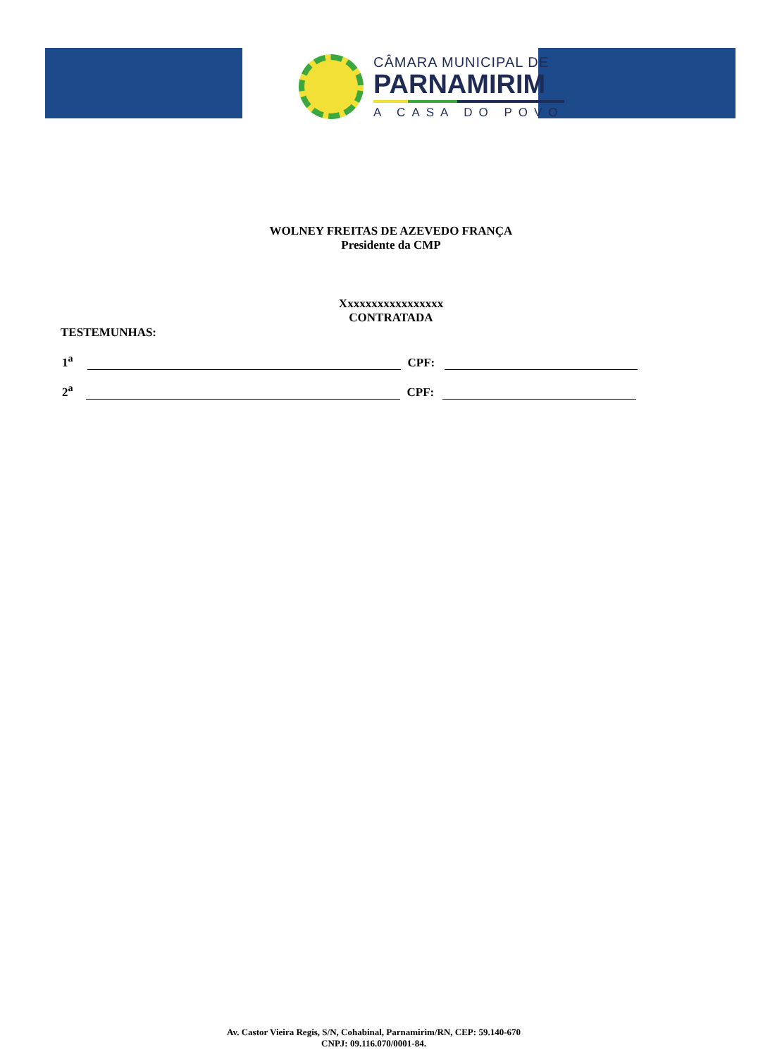CÂMARA MUNICIPAL DE
PARNAMIRIM
A CASA DO POVO
WOLNEY FREITAS DE AZEVEDO FRANÇA
Presidente da CMP
Xxxxxxxxxxxxxxxxx
CONTRATADA
TESTEMUNHAS:
1<sup>a</sup>
CPF:
2<sup>a</sup>
CPF:
Av. Castor Vieira Regis, S/N, Cohabinal, Parnamirim/RN, CEP: 59.140-670
CNPJ: 09.116.070/0001-84.